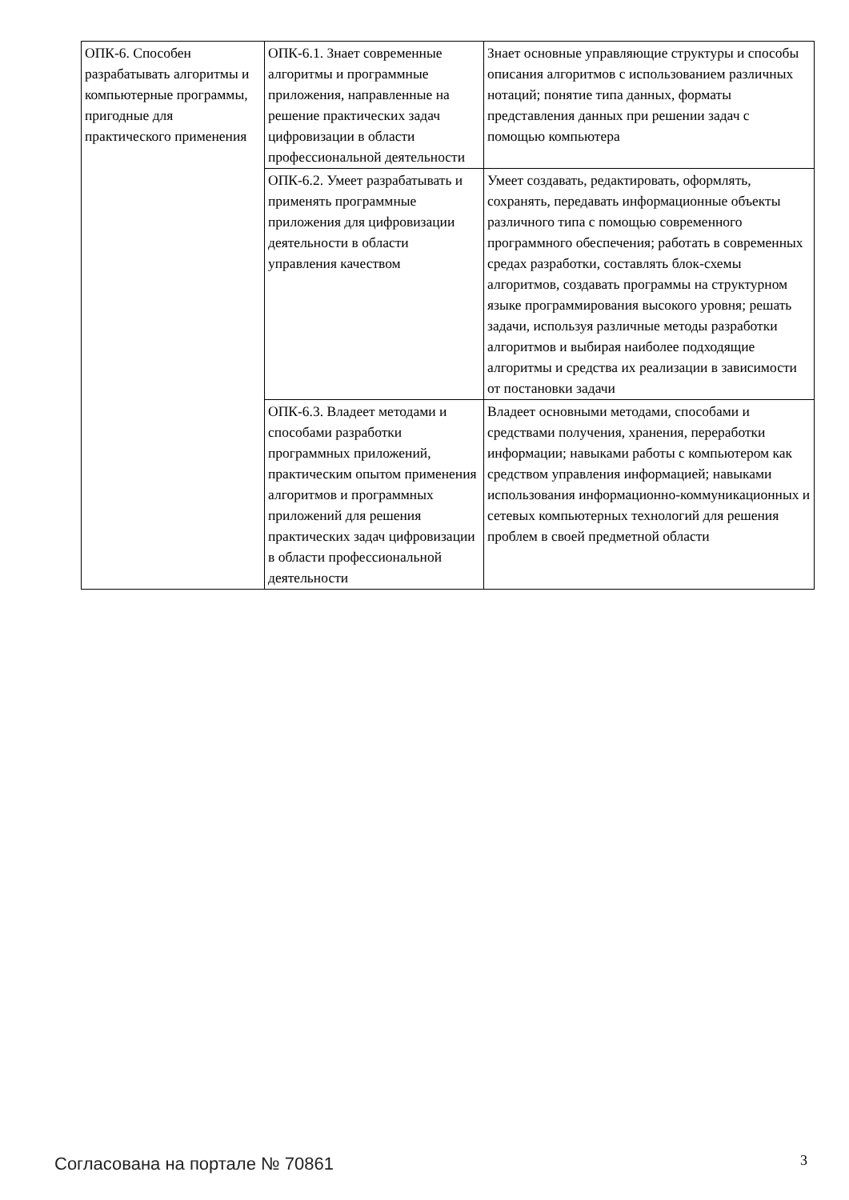| ОПК-6. Способен разрабатывать алгоритмы и компьютерные программы, пригодные для практического применения | ОПК-6.1. Знает современные алгоритмы и программные приложения, направленные на решение практических задач цифровизации в области профессиональной деятельности | Знает основные управляющие структуры и способы описания алгоритмов с использованием различных нотаций; понятие типа данных, форматы представления данных при решении задач с помощью компьютера |
| | ОПК-6.2. Умеет разрабатывать и применять программные приложения для цифровизации деятельности в области управления качеством | Умеет создавать, редактировать, оформлять, сохранять, передавать информационные объекты различного типа с помощью современного программного обеспечения; работать в современных средах разработки, составлять блок-схемы алгоритмов, создавать программы на структурном языке программирования высокого уровня; решать задачи, используя различные методы разработки алгоритмов и выбирая наиболее подходящие алгоритмы и средства их реализации в зависимости от постановки задачи |
| | ОПК-6.3. Владеет методами и способами разработки программных приложений, практическим опытом применения алгоритмов и программных приложений для решения практических задач цифровизации в области профессиональной деятельности | Владеет основными методами, способами и средствами получения, хранения, переработки информации; навыками работы с компьютером как средством управления информацией; навыками использования информационно-коммуникационных и сетевых компьютерных технологий для решения проблем в своей предметной области |
Согласована на портале № 70861 3